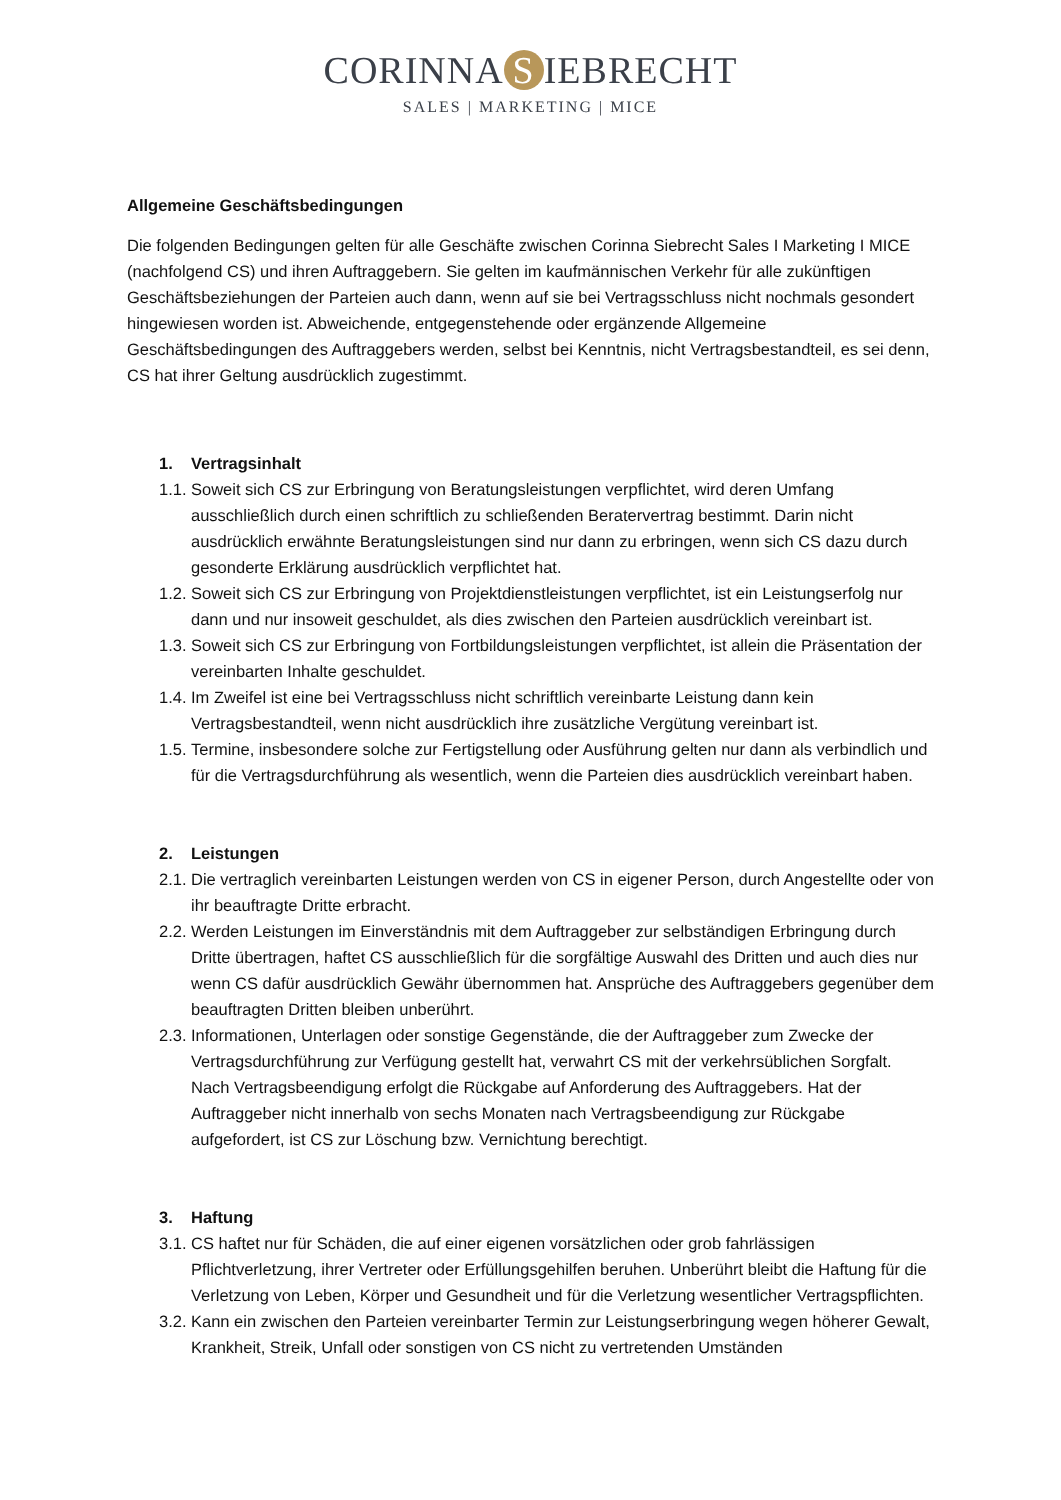CORINNA S IEBRECHT
SALES | MARKETING | MICE
Allgemeine Geschäftsbedingungen
Die folgenden Bedingungen gelten für alle Geschäfte zwischen Corinna Siebrecht Sales I Marketing I MICE (nachfolgend CS) und ihren Auftraggebern. Sie gelten im kaufmännischen Verkehr für alle zukünftigen Geschäftsbeziehungen der Parteien auch dann, wenn auf sie bei Vertragsschluss nicht nochmals gesondert hingewiesen worden ist. Abweichende, entgegenstehende oder ergänzende Allgemeine Geschäftsbedingungen des Auftraggebers werden, selbst bei Kenntnis, nicht Vertragsbestandteil, es sei denn, CS hat ihrer Geltung ausdrücklich zugestimmt.
1. Vertragsinhalt
1.1. Soweit sich CS zur Erbringung von Beratungsleistungen verpflichtet, wird deren Umfang ausschließlich durch einen schriftlich zu schließenden Beratervertrag bestimmt. Darin nicht ausdrücklich erwähnte Beratungsleistungen sind nur dann zu erbringen, wenn sich CS dazu durch gesonderte Erklärung ausdrücklich verpflichtet hat.
1.2. Soweit sich CS zur Erbringung von Projektdienstleistungen verpflichtet, ist ein Leistungserfolg nur dann und nur insoweit geschuldet, als dies zwischen den Parteien ausdrücklich vereinbart ist.
1.3. Soweit sich CS zur Erbringung von Fortbildungsleistungen verpflichtet, ist allein die Präsentation der vereinbarten Inhalte geschuldet.
1.4. Im Zweifel ist eine bei Vertragsschluss nicht schriftlich vereinbarte Leistung dann kein Vertragsbestandteil, wenn nicht ausdrücklich ihre zusätzliche Vergütung vereinbart ist.
1.5. Termine, insbesondere solche zur Fertigstellung oder Ausführung gelten nur dann als verbindlich und für die Vertragsdurchführung als wesentlich, wenn die Parteien dies ausdrücklich vereinbart haben.
2. Leistungen
2.1. Die vertraglich vereinbarten Leistungen werden von CS in eigener Person, durch Angestellte oder von ihr beauftragte Dritte erbracht.
2.2. Werden Leistungen im Einverständnis mit dem Auftraggeber zur selbständigen Erbringung durch Dritte übertragen, haftet CS ausschließlich für die sorgfältige Auswahl des Dritten und auch dies nur wenn CS dafür ausdrücklich Gewähr übernommen hat. Ansprüche des Auftraggebers gegenüber dem beauftragten Dritten bleiben unberührt.
2.3. Informationen, Unterlagen oder sonstige Gegenstände, die der Auftraggeber zum Zwecke der Vertragsdurchführung zur Verfügung gestellt hat, verwahrt CS mit der verkehrsüblichen Sorgfalt. Nach Vertragsbeendigung erfolgt die Rückgabe auf Anforderung des Auftraggebers. Hat der Auftraggeber nicht innerhalb von sechs Monaten nach Vertragsbeendigung zur Rückgabe aufgefordert, ist CS zur Löschung bzw. Vernichtung berechtigt.
3. Haftung
3.1. CS haftet nur für Schäden, die auf einer eigenen vorsätzlichen oder grob fahrlässigen Pflichtverletzung, ihrer Vertreter oder Erfüllungsgehilfen beruhen. Unberührt bleibt die Haftung für die Verletzung von Leben, Körper und Gesundheit und für die Verletzung wesentlicher Vertragspflichten.
3.2. Kann ein zwischen den Parteien vereinbarter Termin zur Leistungserbringung wegen höherer Gewalt, Krankheit, Streik, Unfall oder sonstigen von CS nicht zu vertretenden Umständen